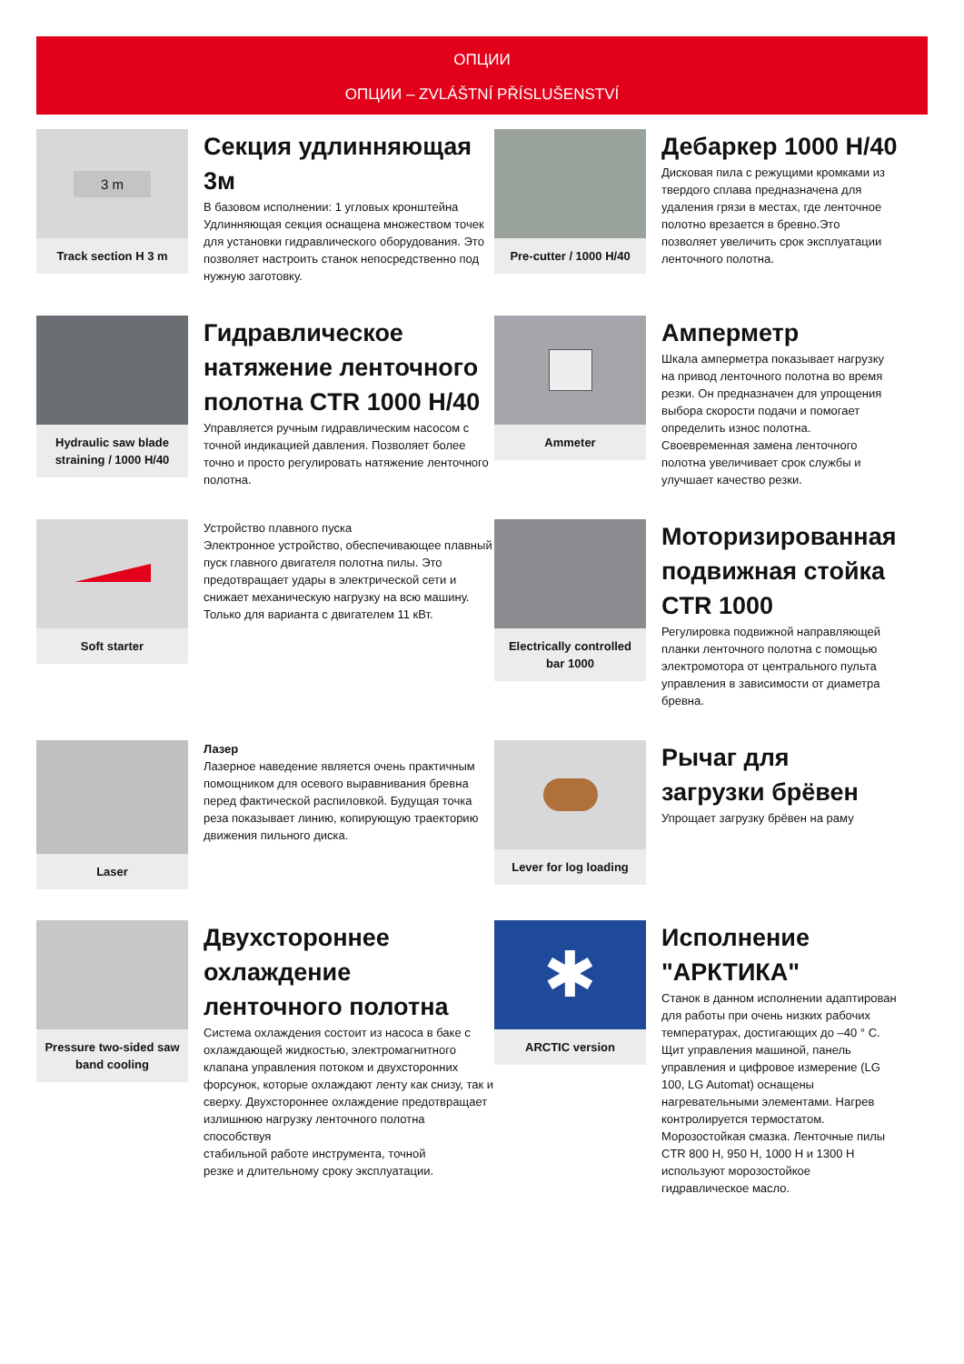ОПЦИИ
ОПЦИИ – ZVLÁŠTNÍ PŘÍSLUŠENSTVÍ
3 m
Track section H 3 m
Секция удлинняющая 3м
В базовом исполнении: 1 угловых кронштейна Удлинняющая секция оснащена множеством точек для установки гидравлического оборудования. Это позволяет настроить станок непосредственно под нужную заготовку.
Pre-cutter / 1000 H/40
Дебаркер 1000 H/40
Дисковая пила с режущими кромками из твердого сплава предназначена для удаления грязи в местах, где ленточное полотно врезается в бревно.Это позволяет увеличить срок эксплуатации ленточного полотна.
Hydraulic saw blade straining / 1000 H/40
Гидравлическое натяжение ленточного полотна CTR 1000 H/40
Управляется ручным гидравлическим насосом с точной индикацией давления. Позволяет более точно и просто регулировать натяжение ленточного полотна.
Ammeter
Амперметр
Шкала амперметра показывает нагрузку на привод ленточного полотна во время резки. Он предназначен для упрощения выбора скорости подачи и помогает определить износ полотна. Своевременная замена ленточного полотна увеличивает срок службы и улучшает качество резки.
Soft starter
Устройство плавного пуска
Электронное устройство, обеспечивающее плавный пуск главного двигателя полотна пилы. Это предотвращает удары в электрической сети и снижает механическую нагрузку на всю машину. Только для варианта с двигателем 11 кВт.
Electrically controlled bar 1000
Моторизированная подвижная стойка CTR 1000
Регулировка подвижной направляющей планки ленточного полотна с помощью электромотора от центрального пульта управления в зависимости от диаметра бревна.
Laser
Лазер
Лазерное наведение является очень практичным помощником для осевого выравнивания бревна перед фактической распиловкой. Будущая точка реза показывает линию, копирующую траекторию движения пильного диска.
Lever for log loading
Рычаг для загрузки брёвен
Упрощает загрузку брёвен на раму
Pressure two-sided saw band cooling
Двухстороннее охлаждение ленточного полотна
Система охлаждения состоит из насоса в баке с охлаждающей жидкостью, электромагнитного клапана управления потоком и двухсторонних форсунок, которые охлаждают ленту как снизу, так и сверху. Двухстороннее охлаждение предотвращает излишнюю нагрузку ленточного полотна способствуя
стабильной работе инструмента, точной
резке и длительному сроку эксплуатации.
✱
ARCTIC version
Исполнение "АРКТИКА"
Станок в данном исполнении адаптирован для работы при очень низких рабочих температурах, достигающих до –40 ° C. Щит управления машиной, панель управления и цифровое измерение (LG 100, LG Automat) оснащены нагревательными элементами. Нагрев контролируется термостатом. Морозостойкая смазка. Ленточные пилы CTR 800 H, 950 H, 1000 H и 1300 H используют морозостойкое гидравлическое масло.